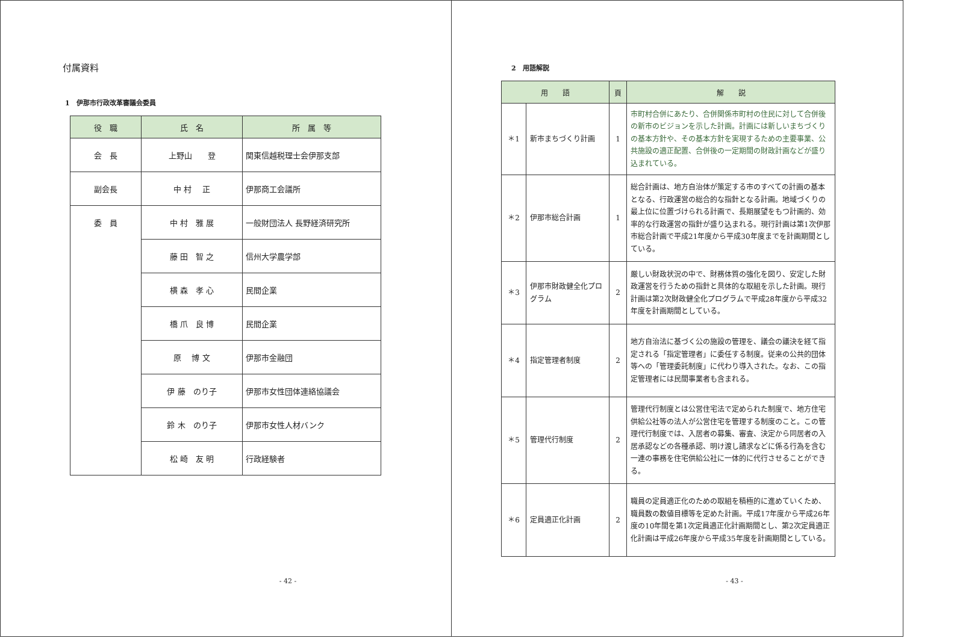付属資料
1　伊那市行政改革審議会委員
| 役 職 | 氏 名 | 所 属 等 |
| --- | --- | --- |
| 会 長 | 上野山 登 | 関東信越税理士会伊那支部 |
| 副会長 | 中 村 正 | 伊那商工会議所 |
| 委 員 | 中 村 雅 展 | 一般財団法人 長野経済研究所 |
| | 藤 田 智 之 | 信州大学農学部 |
| | 横 森 孝 心 | 民間企業 |
| | 橋 爪 良 博 | 民間企業 |
| | 原 博 文 | 伊那市金融団 |
| | 伊 藤 のり子 | 伊那市女性団体連絡協議会 |
| | 鈴 木 のり子 | 伊那市女性人材バンク |
| | 松 崎 友 明 | 行政経験者 |
- 42 -
2　用語解説
| 用 語 | | 頁 | 解 説 |
| --- | --- | --- | --- |
| ＊1 | 新市まちづくり計画 | 1 | 市町村合併にあたり、合併関係市町村の住民に対して合併後の新市のビジョンを示した計画。計画には新しいまちづくりの基本方針や、その基本方針を実現するための主要事業、公共施設の適正配置、合併後の一定期間の財政計画などが盛り込まれている。 |
| ＊2 | 伊那市総合計画 | 1 | 総合計画は、地方自治体が策定する市のすべての計画の基本となる、行政運営の総合的な指針となる計画。地域づくりの最上位に位置づけられる計画で、長期展望をもつ計画的、効率的な行政運営の指針が盛り込まれる。現行計画は第1次伊那市総合計画で平成21年度から平成30年度までを計画期間としている。 |
| ＊3 | 伊那市財政健全化プログラム | 2 | 厳しい財政状況の中で、財務体質の強化を図り、安定した財政運営を行うための指針と具体的な取組を示した計画。現行計画は第2次財政健全化プログラムで平成28年度から平成32年度を計画期間としている。 |
| ＊4 | 指定管理者制度 | 2 | 地方自治法に基づく公の施設の管理を、議会の議決を経て指定される「指定管理者」に委任する制度。従来の公共的団体等への「管理委託制度」に代わり導入された。なお、この指定管理者には民間事業者も含まれる。 |
| ＊5 | 管理代行制度 | 2 | 管理代行制度とは公営住宅法で定められた制度で、地方住宅供給公社等の法人が公営住宅を管理する制度のこと。この管理代行制度では、入居者の募集、審査、決定から同居者の入居承認などの各種承認、明け渡し請求などに係る行為を含む一連の事務を住宅供給公社に一体的に代行させることができる。 |
| ＊6 | 定員適正化計画 | 2 | 職員の定員適正化のための取組を積極的に進めていくため、職員数の数値目標等を定めた計画。平成17年度から平成26年度の10年間を第1次定員適正化計画期間とし、第2次定員適正化計画は平成26年度から平成35年度を計画期間としている。 |
- 43 -